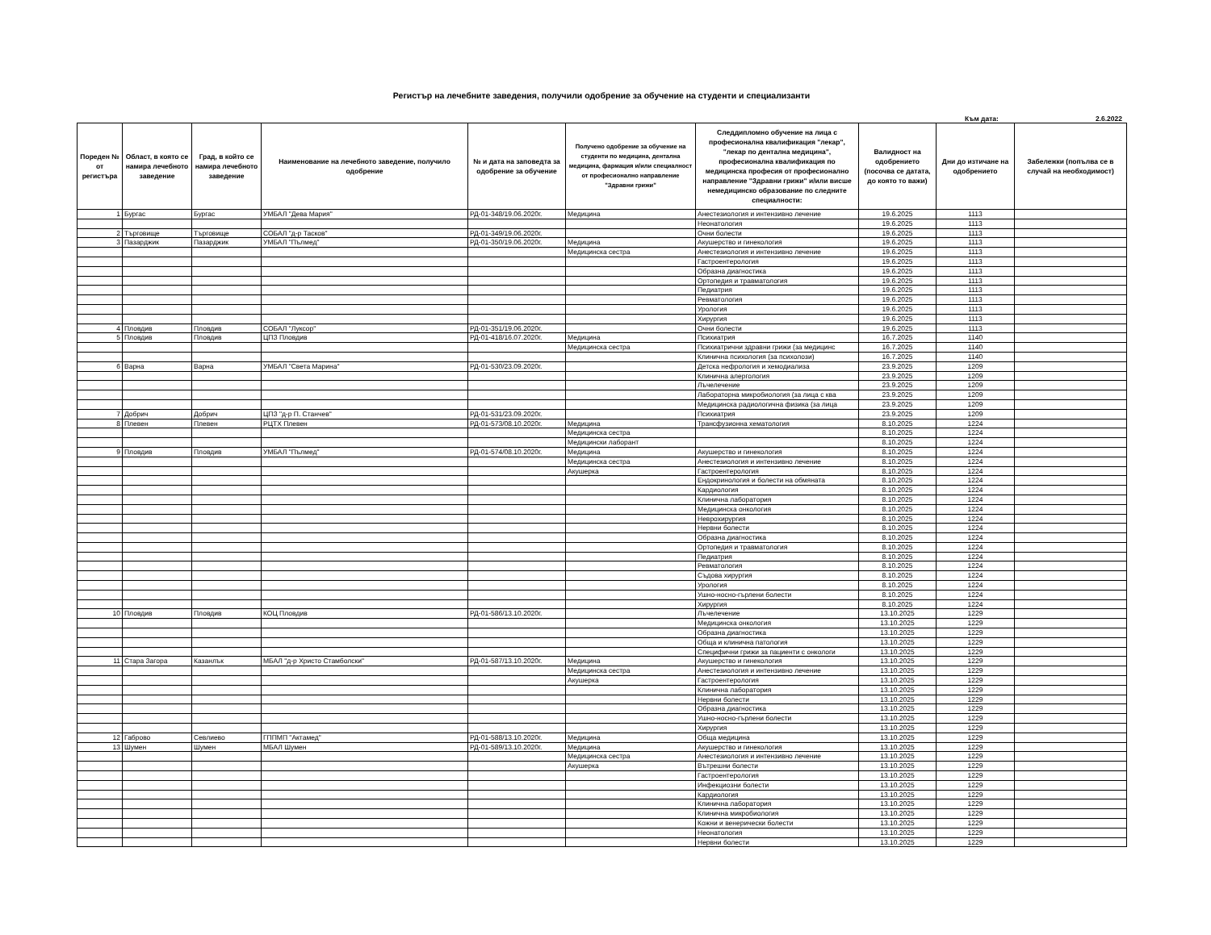Регистър на лечебните заведения, получили одобрение за обучение на студенти и специализанти
Към дата: 2.6.2022
| Пореден № от регистъра | Област, в която се намира лечебното заведение | Град, в който се намира лечебното заведение | Наименование на лечебното заведение, получило одобрение | № и дата на заповедта за одобрение за обучение | Получено одобрение за обучение на студенти по медицина, дентална медицина, фармация и/или специалност от професионално направление "Здравни грижи" | Следдипломно обучение на лица с професионална квалификация "лекар", "лекар по дентална медицина", професионална квалификация по медицинска професия от професионално направление "Здравни грижи" и/или висше немедицинско образование по следните специалности: | Валидност на одобрението (посочва се датата, до която то важи) | Дни до изтичане на одобрението | Забележки (попълва се в случай на необходимост) |
| --- | --- | --- | --- | --- | --- | --- | --- | --- | --- |
| 1 | Бургас | Бургас | УМБАЛ "Дева Мария" | РД-01-348/19.06.2020г. | Медицина | Анестезиология и интензивно лечение | 19.6.2025 | 1113 | |
| | | | | | | Неонатология | 19.6.2025 | 1113 | |
| 2 | Търговище | Търговище | СОБАЛ "д-р Тасков" | РД-01-349/19.06.2020г. | | Очни болести | 19.6.2025 | 1113 | |
| 3 | Пазарджик | Пазарджик | УМБАЛ "Пълмед" | РД-01-350/19.06.2020г. | Медицина | Акушерство и гинекология | 19.6.2025 | 1113 | |
| | | | | | Медицинска сестра | Анестезиология и интензивно лечение | 19.6.2025 | 1113 | |
| | | | | | | Гастроентерология | 19.6.2025 | 1113 | |
| | | | | | | Образна диагностика | 19.6.2025 | 1113 | |
| | | | | | | Ортопедия и травматология | 19.6.2025 | 1113 | |
| | | | | | | Педиатрия | 19.6.2025 | 1113 | |
| | | | | | | Ревматология | 19.6.2025 | 1113 | |
| | | | | | | Урология | 19.6.2025 | 1113 | |
| | | | | | | Хирургия | 19.6.2025 | 1113 | |
| 4 | Пловдив | Пловдив | СОБАЛ "Луксор" | РД-01-351/19.06.2020г. | | Очни болести | 19.6.2025 | 1113 | |
| 5 | Пловдив | Пловдив | ЦПЗ Пловдив | РД-01-418/16.07.2020г. | Медицина | Психиатрия | 16.7.2025 | 1140 | |
| | | | | | Медицинска сестра | Психиатрични здравни грижи (за медицинс | 16.7.2025 | 1140 | |
| | | | | | | Клинична психология (за психолози) | 16.7.2025 | 1140 | |
| 6 | Варна | Варна | УМБАЛ "Света Марина" | РД-01-530/23.09.2020г. | | Детска нефрология и хемодиализа | 23.9.2025 | 1209 | |
| | | | | | | Клинична алергология | 23.9.2025 | 1209 | |
| | | | | | | Лъчелечение | 23.9.2025 | 1209 | |
| | | | | | | Лабораторна микробиология (за лица с ква | 23.9.2025 | 1209 | |
| | | | | | | Медицинска радиологична физика (за лица | 23.9.2025 | 1209 | |
| 7 | Добрич | Добрич | ЦПЗ "д-р П. Станчев" | РД-01-531/23.09.2020г. | | Психиатрия | 23.9.2025 | 1209 | |
| 8 | Плевен | Плевен | РЦТХ Плевен | РД-01-573/08.10.2020г. | Медицина | Трансфузионна хематология | 8.10.2025 | 1224 | |
| | | | | | Медицинска сестра | | 8.10.2025 | 1224 | |
| | | | | | Медицински лаборант | | 8.10.2025 | 1224 | |
| 9 | Пловдив | Пловдив | УМБАЛ "Пълмед" | РД-01-574/08.10.2020г. | Медицина | Акушерство и гинекология | 8.10.2025 | 1224 | |
| | | | | | Медицинска сестра | Анестезиология и интензивно лечение | 8.10.2025 | 1224 | |
| | | | | | Акушерка | Гастроентерология | 8.10.2025 | 1224 | |
| | | | | | | Ендокринология и болести на обмяната | 8.10.2025 | 1224 | |
| | | | | | | Кардиология | 8.10.2025 | 1224 | |
| | | | | | | Клинична лаборатория | 8.10.2025 | 1224 | |
| | | | | | | Медицинска онкология | 8.10.2025 | 1224 | |
| | | | | | | Неврохирургия | 8.10.2025 | 1224 | |
| | | | | | | Нервни болести | 8.10.2025 | 1224 | |
| | | | | | | Образна диагностика | 8.10.2025 | 1224 | |
| | | | | | | Ортопедия и травматология | 8.10.2025 | 1224 | |
| | | | | | | Педиатрия | 8.10.2025 | 1224 | |
| | | | | | | Ревматология | 8.10.2025 | 1224 | |
| | | | | | | Съдова хирургия | 8.10.2025 | 1224 | |
| | | | | | | Урология | 8.10.2025 | 1224 | |
| | | | | | | Ушно-носно-гърлени болести | 8.10.2025 | 1224 | |
| | | | | | | Хирургия | 8.10.2025 | 1224 | |
| 10 | Пловдив | Пловдив | КОЦ Пловдив | РД-01-586/13.10.2020г. | | Лъчелечение | 13.10.2025 | 1229 | |
| | | | | | | Медицинска онкология | 13.10.2025 | 1229 | |
| | | | | | | Образна диагностика | 13.10.2025 | 1229 | |
| | | | | | | Обща и клинична патология | 13.10.2025 | 1229 | |
| | | | | | | Специфични грижи за пациенти с онкологи | 13.10.2025 | 1229 | |
| 11 | Стара Загора | Казанлък | МБАЛ "д-р Христо Стамболски" | РД-01-587/13.10.2020г. | Медицина | Акушерство и гинекология | 13.10.2025 | 1229 | |
| | | | | | Медицинска сестра | Анестезиология и интензивно лечение | 13.10.2025 | 1229 | |
| | | | | | Акушерка | Гастроентерология | 13.10.2025 | 1229 | |
| | | | | | | Клинична лаборатория | 13.10.2025 | 1229 | |
| | | | | | | Нервни болести | 13.10.2025 | 1229 | |
| | | | | | | Образна диагностика | 13.10.2025 | 1229 | |
| | | | | | | Ушно-носно-гърлени болести | 13.10.2025 | 1229 | |
| | | | | | | Хирургия | 13.10.2025 | 1229 | |
| 12 | Габрово | Севлиево | ГППМП "Актамед" | РД-01-588/13.10.2020г. | Медицина | Обща медицина | 13.10.2025 | 1229 | |
| 13 | Шумен | Шумен | МБАЛ Шумен | РД-01-589/13.10.2020г. | Медицина | Акушерство и гинекология | 13.10.2025 | 1229 | |
| | | | | | Медицинска сестра | Анестезиология и интензивно лечение | 13.10.2025 | 1229 | |
| | | | | | Акушерка | Вътрешни болести | 13.10.2025 | 1229 | |
| | | | | | | Гастроентерология | 13.10.2025 | 1229 | |
| | | | | | | Инфекциозни болести | 13.10.2025 | 1229 | |
| | | | | | | Кардиология | 13.10.2025 | 1229 | |
| | | | | | | Клинична лаборатория | 13.10.2025 | 1229 | |
| | | | | | | Клинична микробиология | 13.10.2025 | 1229 | |
| | | | | | | Кожни и венерически болести | 13.10.2025 | 1229 | |
| | | | | | | Неонатология | 13.10.2025 | 1229 | |
| | | | | | | Нервни болести | 13.10.2025 | 1229 | |